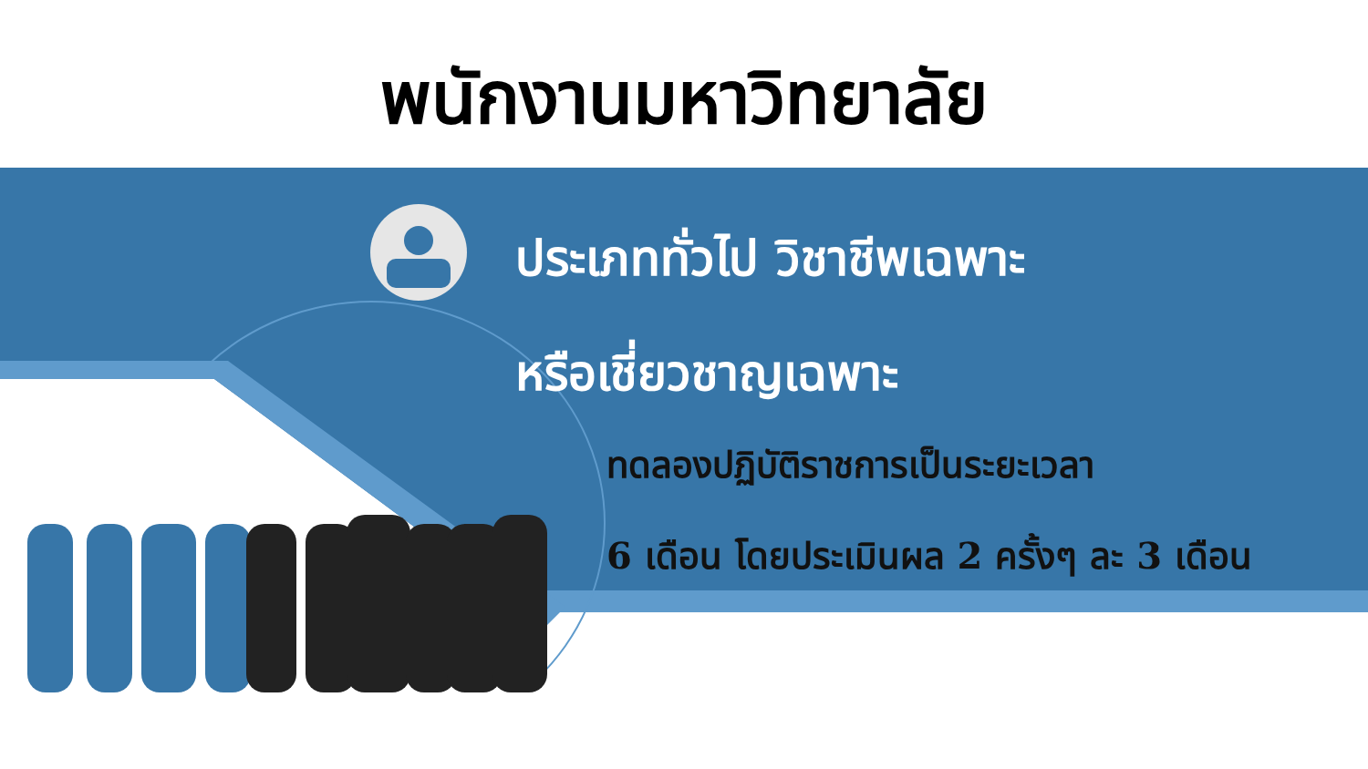พนักงานมหาวิทยาลัย
ประเภททั่วไป วิชาชีพเฉพาะ
หรือเชี่ยวชาญเฉพาะ
ทดลองปฏิบัติราชการเป็นระยะเวลา
6 เดือน โดยประเมินผล 2 ครั้งๆ ละ 3 เดือน